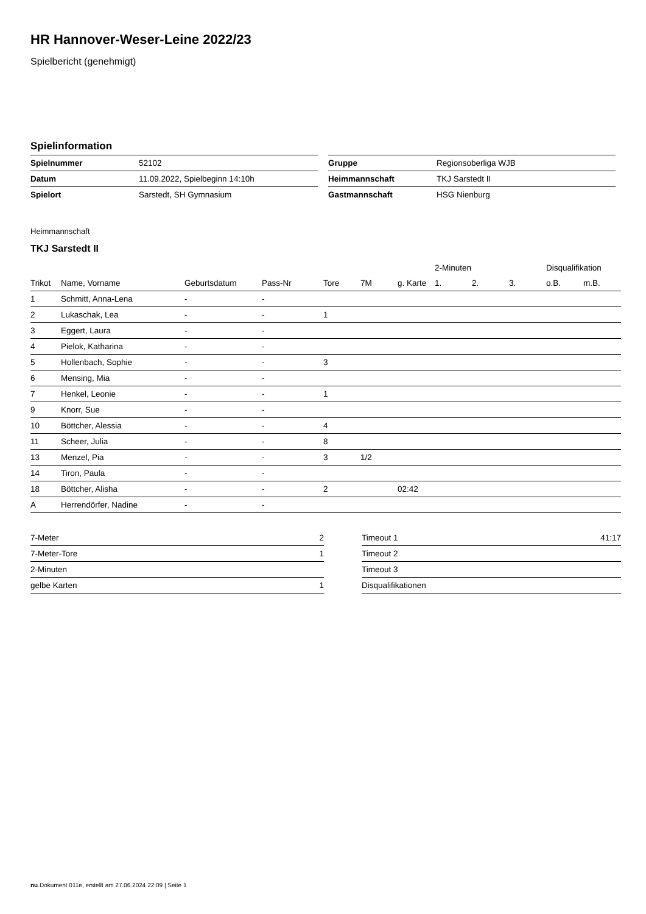HR Hannover-Weser-Leine 2022/23
Spielbericht (genehmigt)
Spielinformation
| Spielnummer | 52102 |
| Datum | 11.09.2022, Spielbeginn 14:10h |
| Spielort | Sarstedt, SH Gymnasium |
| Gruppe | Regionsoberliga WJB |
| Heimmannschaft | TKJ Sarstedt II |
| Gastmannschaft | HSG Nienburg |
Heimmannschaft
TKJ Sarstedt II
| | | | | | | | 2-Minuten | | | Disqualifikation | |
| --- | --- | --- | --- | --- | --- | --- | --- | --- | --- | --- | --- |
| Trikot | Name, Vorname | Geburtsdatum | Pass-Nr | Tore | 7M | g. Karte | 1. | 2. | 3. | o.B. | m.B. |
| 1 | Schmitt, Anna-Lena | - | - | | | | | | | | |
| 2 | Lukaschak, Lea | - | - | 1 | | | | | | | |
| 3 | Eggert, Laura | - | - | | | | | | | | |
| 4 | Pielok, Katharina | - | - | | | | | | | | |
| 5 | Hollenbach, Sophie | - | - | 3 | | | | | | | |
| 6 | Mensing, Mia | - | - | | | | | | | | |
| 7 | Henkel, Leonie | - | - | 1 | | | | | | | |
| 9 | Knorr, Sue | - | - | | | | | | | | |
| 10 | Böttcher, Alessia | - | - | 4 | | | | | | | |
| 11 | Scheer, Julia | - | - | 8 | | | | | | | |
| 13 | Menzel, Pia | - | - | 3 | 1/2 | | | | | | |
| 14 | Tiron, Paula | - | - | | | | | | | | |
| 18 | Böttcher, Alisha | - | - | 2 | | 02:42 | | | | | |
| A | Herrendörfer, Nadine | - | - | | | | | | | | |
| 7-Meter | 2 |
| 7-Meter-Tore | 1 |
| 2-Minuten | |
| gelbe Karten | 1 |
| Timeout 1 | 41:17 |
| Timeout 2 | |
| Timeout 3 | |
| Disqualifikationen | |
nu.Dokument 011e, erstellt am 27.06.2024 22:09 | Seite 1